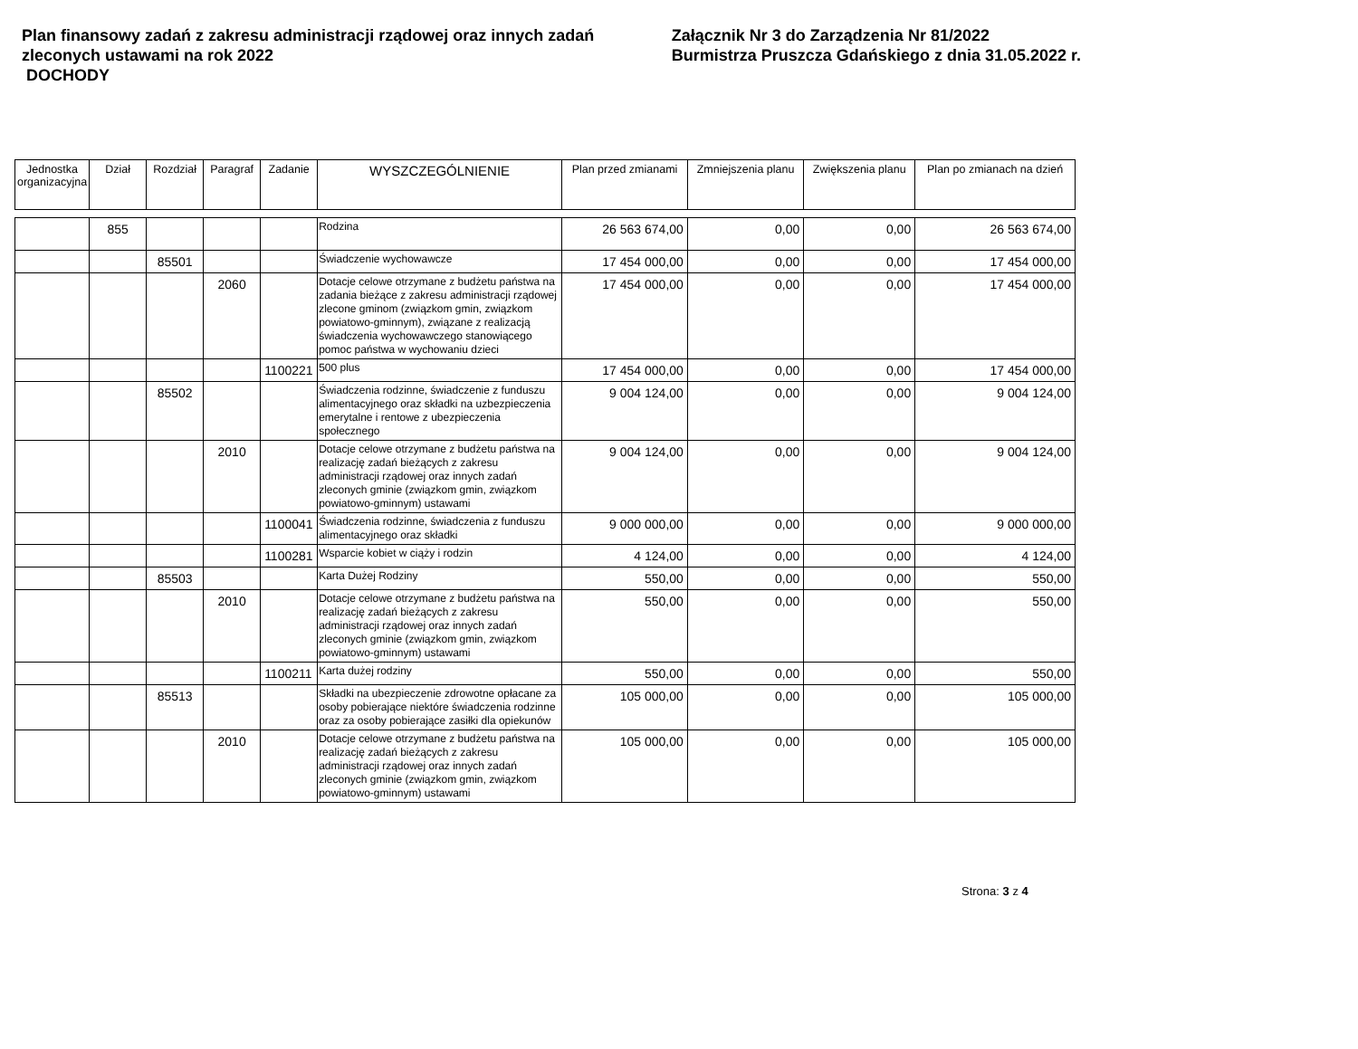Plan finansowy zadań z zakresu administracji rządowej oraz innych zadań zleconych ustawami na rok 2022
DOCHODY
Załącznik Nr 3 do Zarządzenia Nr 81/2022
Burmistrza Pruszcza Gdańskiego z dnia 31.05.2022 r.
| Jednostka organizacyjna | Dział | Rozdział | Paragraf | Zadanie | WYSZCZEGÓLNIENIE | Plan przed zmianami | Zmniejszenia planu | Zwiększenia planu | Plan po zmianach na dzień |
| --- | --- | --- | --- | --- | --- | --- | --- | --- | --- |
| | 855 | | | | Rodzina | 26 563 674,00 | 0,00 | 0,00 | 26 563 674,00 |
| | | 85501 | | | Świadczenie wychowawcze | 17 454 000,00 | 0,00 | 0,00 | 17 454 000,00 |
| | | | 2060 | | Dotacje celowe otrzymane z budżetu państwa na zadania bieżące z zakresu administracji rządowej zlecone gminom (związkom gmin, związkom powiatowo-gminnym), związane z realizacją świadczenia wychowawczego stanowiącego pomoc państwa w wychowaniu dzieci | 17 454 000,00 | 0,00 | 0,00 | 17 454 000,00 |
| | | | | 1100221 | 500 plus | 17 454 000,00 | 0,00 | 0,00 | 17 454 000,00 |
| | | 85502 | | | Świadczenia rodzinne, świadczenie z funduszu alimentacyjnego oraz składki na uzbezpieczenia emerytalne i rentowe z ubezpieczenia społecznego | 9 004 124,00 | 0,00 | 0,00 | 9 004 124,00 |
| | | | 2010 | | Dotacje celowe otrzymane z budżetu państwa na realizację zadań bieżących z zakresu administracji rządowej oraz innych zadań zleconych gminie (związkom gmin, związkom powiatowo-gminnym) ustawami | 9 004 124,00 | 0,00 | 0,00 | 9 004 124,00 |
| | | | | 1100041 | Świadczenia rodzinne, świadczenia z funduszu alimentacyjnego oraz składki | 9 000 000,00 | 0,00 | 0,00 | 9 000 000,00 |
| | | | | 1100281 | Wsparcie kobiet w ciąży i rodzin | 4 124,00 | 0,00 | 0,00 | 4 124,00 |
| | | 85503 | | | Karta Dużej Rodziny | 550,00 | 0,00 | 0,00 | 550,00 |
| | | | 2010 | | Dotacje celowe otrzymane z budżetu państwa na realizację zadań bieżących z zakresu administracji rządowej oraz innych zadań zleconych gminie (związkom gmin, związkom powiatowo-gminnym) ustawami | 550,00 | 0,00 | 0,00 | 550,00 |
| | | | | 1100211 | Karta dużej rodziny | 550,00 | 0,00 | 0,00 | 550,00 |
| | | 85513 | | | Składki na ubezpieczenie zdrowotne opłacane za osoby pobierające niektóre świadczenia rodzinne oraz za osoby pobierające zasiłki dla opiekunów | 105 000,00 | 0,00 | 0,00 | 105 000,00 |
| | | | 2010 | | Dotacje celowe otrzymane z budżetu państwa na realizację zadań bieżących z zakresu administracji rządowej oraz innych zadań zleconych gminie (związkom gmin, związkom powiatowo-gminnym) ustawami | 105 000,00 | 0,00 | 0,00 | 105 000,00 |
Strona: 3 z 4